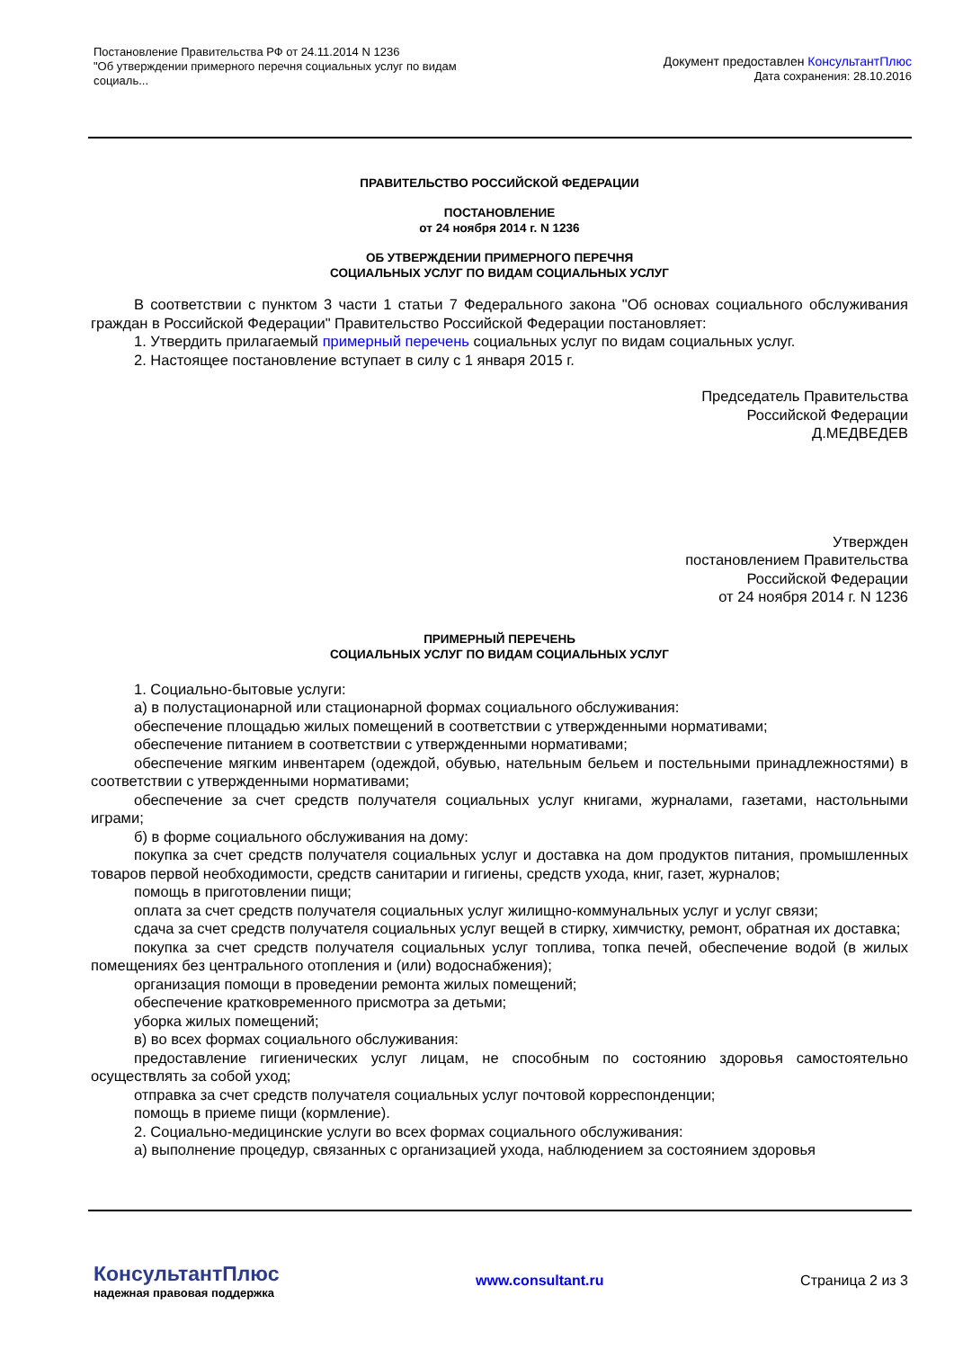Постановление Правительства РФ от 24.11.2014 N 1236
"Об утверждении примерного перечня социальных услуг по видам
социаль...
Документ предоставлен КонсультантПлюс
Дата сохранения: 28.10.2016
ПРАВИТЕЛЬСТВО РОССИЙСКОЙ ФЕДЕРАЦИИ
ПОСТАНОВЛЕНИЕ
от 24 ноября 2014 г. N 1236
ОБ УТВЕРЖДЕНИИ ПРИМЕРНОГО ПЕРЕЧНЯ
СОЦИАЛЬНЫХ УСЛУГ ПО ВИДАМ СОЦИАЛЬНЫХ УСЛУГ
В соответствии с пунктом 3 части 1 статьи 7 Федерального закона "Об основах социального обслуживания граждан в Российской Федерации" Правительство Российской Федерации постановляет:
1. Утвердить прилагаемый примерный перечень социальных услуг по видам социальных услуг.
2. Настоящее постановление вступает в силу с 1 января 2015 г.
Председатель Правительства
Российской Федерации
Д.МЕДВЕДЕВ
Утвержден
постановлением Правительства
Российской Федерации
от 24 ноября 2014 г. N 1236
ПРИМЕРНЫЙ ПЕРЕЧЕНЬ
СОЦИАЛЬНЫХ УСЛУГ ПО ВИДАМ СОЦИАЛЬНЫХ УСЛУГ
1. Социально-бытовые услуги:
а) в полустационарной или стационарной формах социального обслуживания:
обеспечение площадью жилых помещений в соответствии с утвержденными нормативами;
обеспечение питанием в соответствии с утвержденными нормативами;
обеспечение мягким инвентарем (одеждой, обувью, нательным бельем и постельными принадлежностями) в соответствии с утвержденными нормативами;
обеспечение за счет средств получателя социальных услуг книгами, журналами, газетами, настольными играми;
б) в форме социального обслуживания на дому:
покупка за счет средств получателя социальных услуг и доставка на дом продуктов питания, промышленных товаров первой необходимости, средств санитарии и гигиены, средств ухода, книг, газет, журналов;
помощь в приготовлении пищи;
оплата за счет средств получателя социальных услуг жилищно-коммунальных услуг и услуг связи;
сдача за счет средств получателя социальных услуг вещей в стирку, химчистку, ремонт, обратная их доставка;
покупка за счет средств получателя социальных услуг топлива, топка печей, обеспечение водой (в жилых помещениях без центрального отопления и (или) водоснабжения);
организация помощи в проведении ремонта жилых помещений;
обеспечение кратковременного присмотра за детьми;
уборка жилых помещений;
в) во всех формах социального обслуживания:
предоставление гигиенических услуг лицам, не способным по состоянию здоровья самостоятельно осуществлять за собой уход;
отправка за счет средств получателя социальных услуг почтовой корреспонденции;
помощь в приеме пищи (кормление).
2. Социально-медицинские услуги во всех формах социального обслуживания:
а) выполнение процедур, связанных с организацией ухода, наблюдением за состоянием здоровья
КонсультантПлюс
надежная правовая поддержка
www.consultant.ru Страница 2 из 3